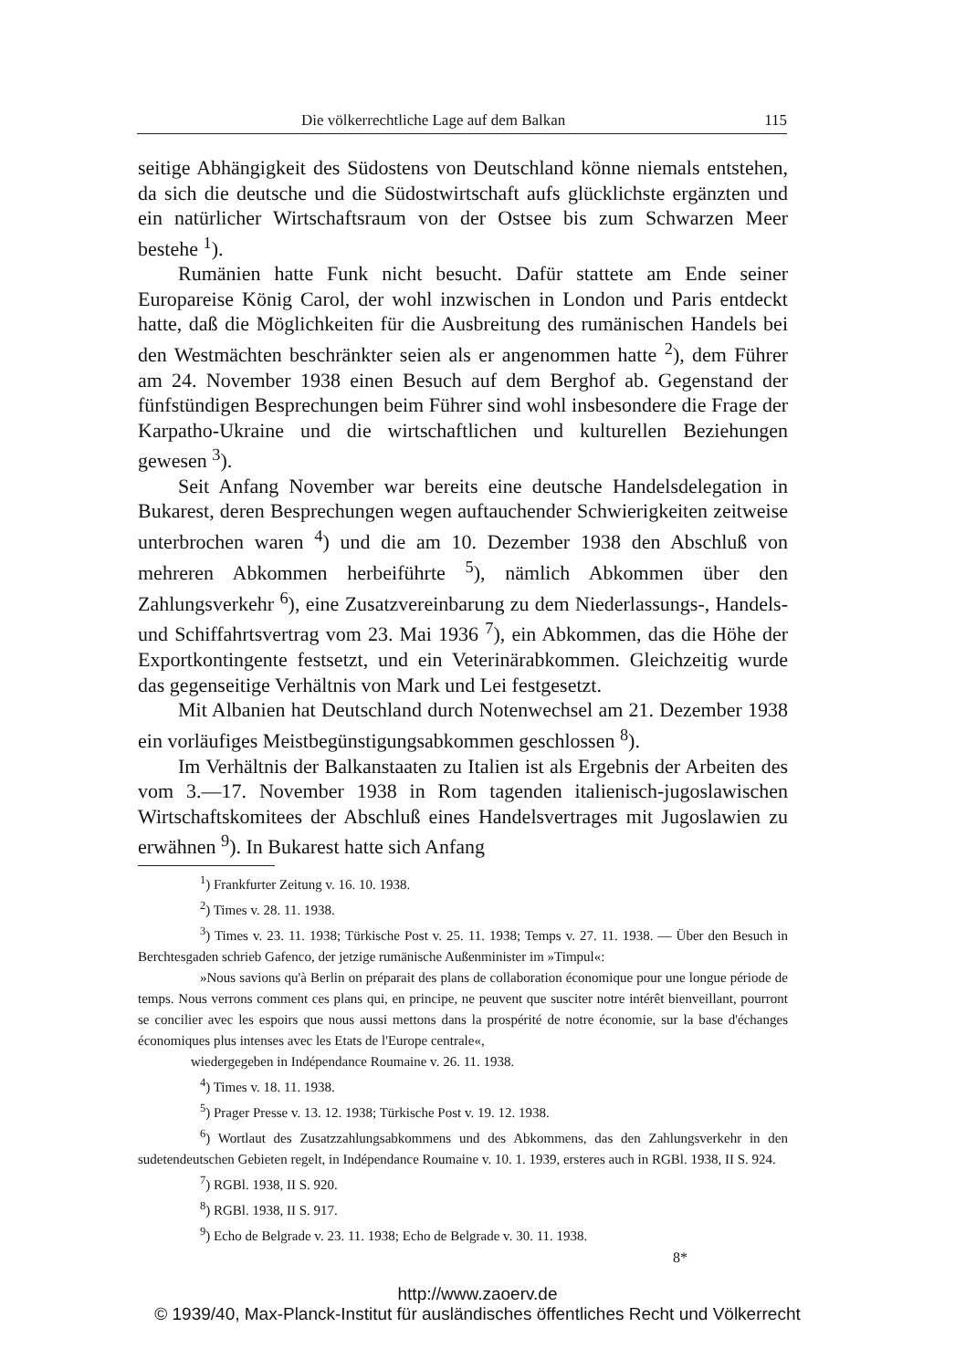Die völkerrechtliche Lage auf dem Balkan 115
seitige Abhängigkeit des Südostens von Deutschland könne niemals entstehen, da sich die deutsche und die Südostwirtschaft aufs glücklichste ergänzten und ein natürlicher Wirtschaftsraum von der Ostsee bis zum Schwarzen Meer bestehe <sup>1</sup>).
Rumänien hatte Funk nicht besucht. Dafür stattete am Ende seiner Europareise König Carol, der wohl inzwischen in London und Paris entdeckt hatte, daß die Möglichkeiten für die Ausbreitung des rumänischen Handels bei den Westmächten beschränkter seien als er angenommen hatte <sup>2</sup>), dem Führer am 24. November 1938 einen Besuch auf dem Berghof ab. Gegenstand der fünfstündigen Besprechungen beim Führer sind wohl insbesondere die Frage der Karpatho-Ukraine und die wirtschaftlichen und kulturellen Beziehungen gewesen <sup>3</sup>).
Seit Anfang November war bereits eine deutsche Handelsdelegation in Bukarest, deren Besprechungen wegen auftauchender Schwierigkeiten zeitweise unterbrochen waren <sup>4</sup>) und die am 10. Dezember 1938 den Abschluß von mehreren Abkommen herbeiführte <sup>5</sup>), nämlich Abkommen über den Zahlungsverkehr <sup>6</sup>), eine Zusatzvereinbarung zu dem Niederlassungs-, Handels- und Schiffahrtsvertrag vom 23. Mai 1936 <sup>7</sup>), ein Abkommen, das die Höhe der Exportkontingente festsetzt, und ein Veterinärabkommen. Gleichzeitig wurde das gegenseitige Verhältnis von Mark und Lei festgesetzt.
Mit Albanien hat Deutschland durch Notenwechsel am 21. Dezember 1938 ein vorläufiges Meistbegünstigungsabkommen geschlossen <sup>8</sup>).
Im Verhältnis der Balkanstaaten zu Italien ist als Ergebnis der Arbeiten des vom 3.—17. November 1938 in Rom tagenden italienisch-jugoslawischen Wirtschaftskomitees der Abschluß eines Handelsvertrages mit Jugoslawien zu erwähnen <sup>9</sup>). In Bukarest hatte sich Anfang
<sup>1</sup>) Frankfurter Zeitung v. 16. 10. 1938.
<sup>2</sup>) Times v. 28. 11. 1938.
<sup>3</sup>) Times v. 23. 11. 1938; Türkische Post v. 25. 11. 1938; Temps v. 27. 11. 1938. — Über den Besuch in Berchtesgaden schrieb Gafenco, der jetzige rumänische Außenminister im »Timpul«:
»Nous savions qu'à Berlin on préparait des plans de collaboration économique pour une longue période de temps. Nous verrons comment ces plans qui, en principe, ne peuvent que susciter notre intérêt bienveillant, pourront se concilier avec les espoirs que nous aussi mettons dans la prospérité de notre économie, sur la base d'échanges économiques plus intenses avec les Etats de l'Europe centrale«,
wiedergegeben in Indépendance Roumaine v. 26. 11. 1938.
<sup>4</sup>) Times v. 18. 11. 1938.
<sup>5</sup>) Prager Presse v. 13. 12. 1938; Türkische Post v. 19. 12. 1938.
<sup>6</sup>) Wortlaut des Zusatzzahlungsabkommens und des Abkommens, das den Zahlungsverkehr in den sudetendeutschen Gebieten regelt, in Indépendance Roumaine v. 10. 1. 1939, ersteres auch in RGBl. 1938, II S. 924.
<sup>7</sup>) RGBl. 1938, II S. 920.
<sup>8</sup>) RGBl. 1938, II S. 917.
<sup>9</sup>) Echo de Belgrade v. 23. 11. 1938; Echo de Belgrade v. 30. 11. 1938.
8*
http://www.zaoerv.de
© 1939/40, Max-Planck-Institut für ausländisches öffentliches Recht und Völkerrecht